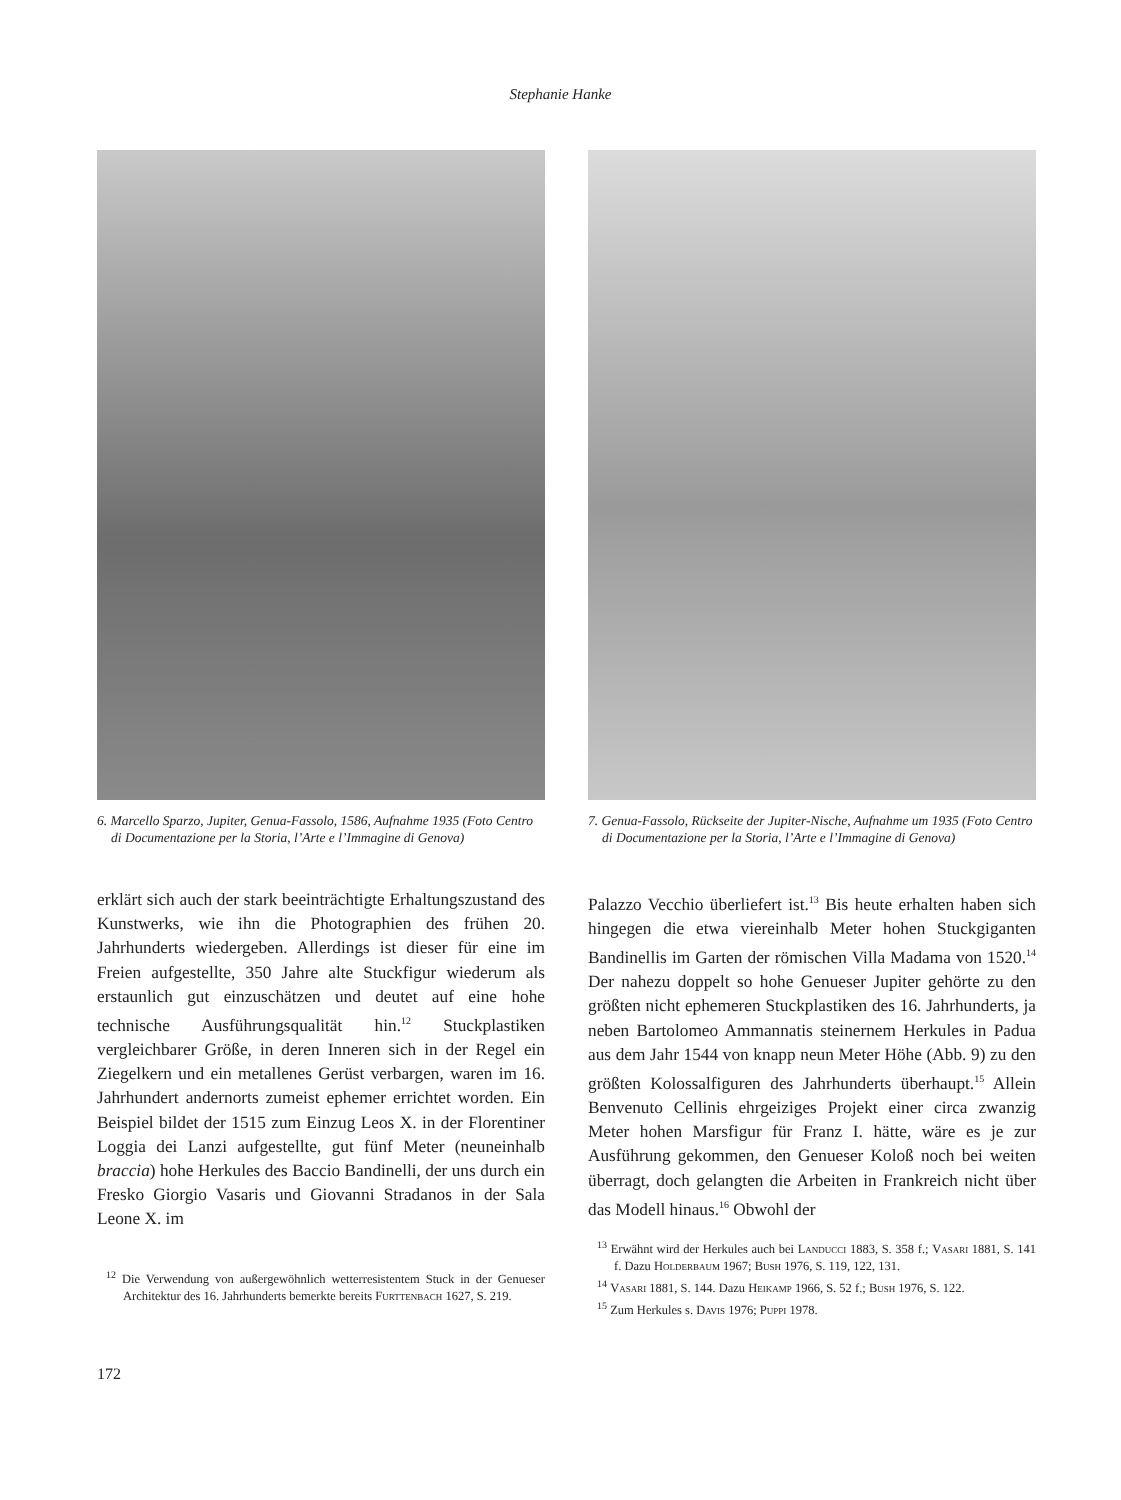Stephanie Hanke
6. Marcello Sparzo, Jupiter, Genua-Fassolo, 1586, Aufnahme 1935 (Foto Centro di Documentazione per la Storia, l’Arte e l’Immagine di Genova)
erklärt sich auch der stark beeinträchtigte Erhaltungszustand des Kunstwerks, wie ihn die Photographien des frühen 20. Jahrhunderts wiedergeben. Allerdings ist dieser für eine im Freien aufgestellte, 350 Jahre alte Stuckfigur wiederum als erstaunlich gut einzuschätzen und deutet auf eine hohe technische Ausführungsqualität hin.<sup>12</sup> Stuckplastiken vergleichbarer Größe, in deren Inneren sich in der Regel ein Ziegelkern und ein metallenes Gerüst verbargen, waren im 16. Jahrhundert andernorts zumeist ephemer errichtet worden. Ein Beispiel bildet der 1515 zum Einzug Leos X. in der Florentiner Loggia dei Lanzi aufgestellte, gut fünf Meter (neuneinhalb braccia) hohe Herkules des Baccio Bandinelli, der uns durch ein Fresko Giorgio Vasaris und Giovanni Stradanos in der Sala Leone X. im
<sup>12</sup> Die Verwendung von außergewöhnlich wetterresistentem Stuck in der Genueser Architektur des 16. Jahrhunderts bemerkte bereits Furttenbach 1627, S. 219.
7. Genua-Fassolo, Rückseite der Jupiter-Nische, Aufnahme um 1935 (Foto Centro di Documentazione per la Storia, l’Arte e l’Immagine di Genova)
Palazzo Vecchio überliefert ist.<sup>13</sup> Bis heute erhalten haben sich hingegen die etwa viereinhalb Meter hohen Stuckgiganten Bandinellis im Garten der römischen Villa Madama von 1520.<sup>14</sup> Der nahezu doppelt so hohe Genueser Jupiter gehörte zu den größten nicht ephemeren Stuckplastiken des 16. Jahrhunderts, ja neben Bartolomeo Ammannatis steinernem Herkules in Padua aus dem Jahr 1544 von knapp neun Meter Höhe (Abb. 9) zu den größten Kolossalfiguren des Jahrhunderts überhaupt.<sup>15</sup> Allein Benvenuto Cellinis ehrgeiziges Projekt einer circa zwanzig Meter hohen Marsfigur für Franz I. hätte, wäre es je zur Ausführung gekommen, den Genueser Koloß noch bei weiten überragt, doch gelangten die Arbeiten in Frankreich nicht über das Modell hinaus.<sup>16</sup> Obwohl der
<sup>13</sup> Erwähnt wird der Herkules auch bei Landucci 1883, S. 358 f.; Vasari 1881, S. 141 f. Dazu Holderbaum 1967; Bush 1976, S. 119, 122, 131.
<sup>14</sup> Vasari 1881, S. 144. Dazu Heikamp 1966, S. 52 f.; Bush 1976, S. 122.
<sup>15</sup> Zum Herkules s. Davis 1976; Puppi 1978.
172